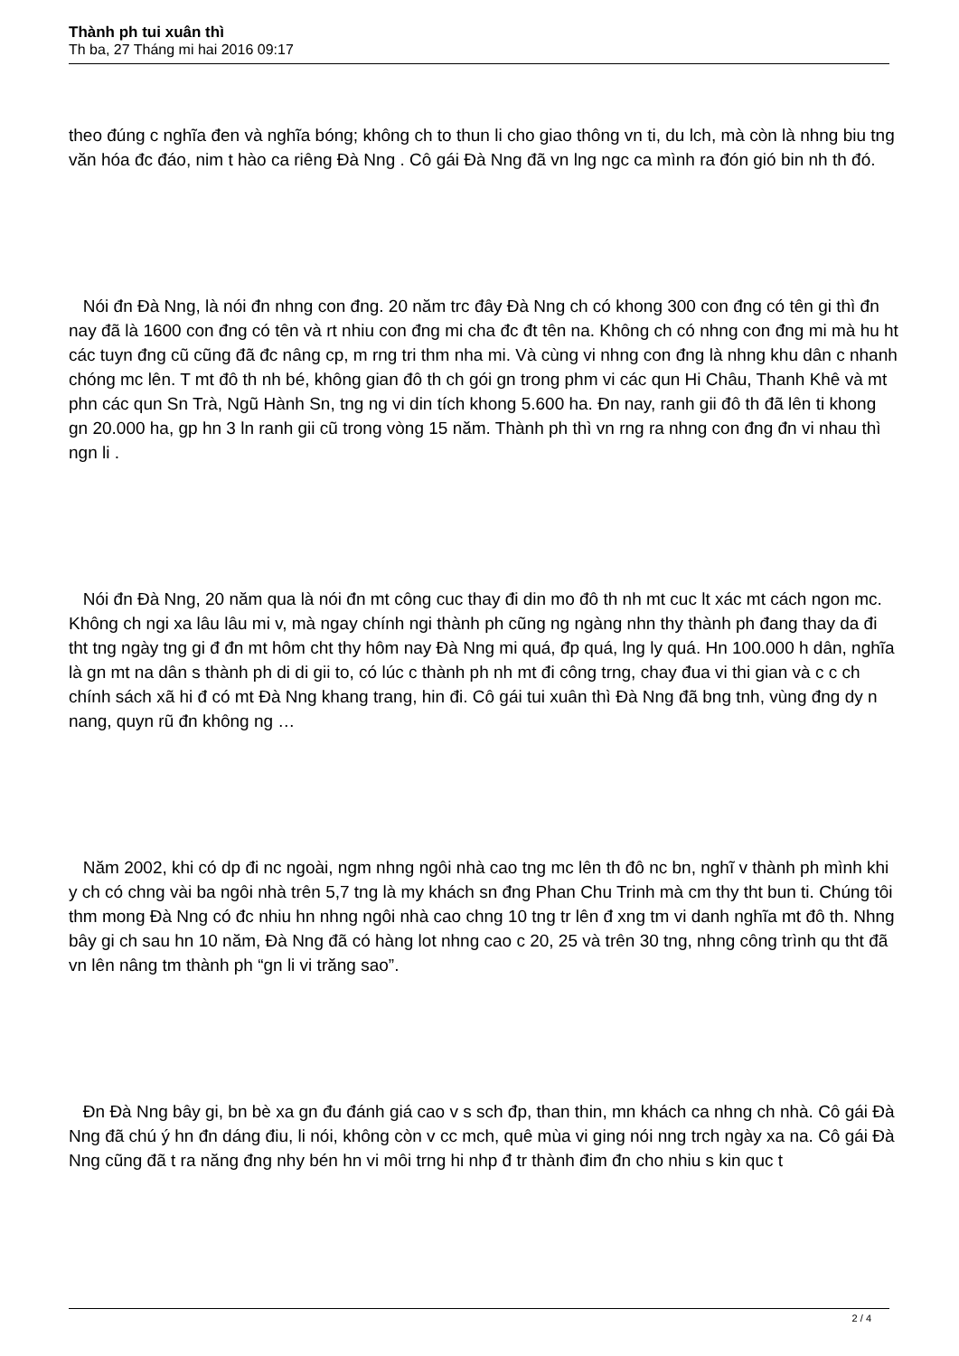Thành ph tui xuân thì
Th ba, 27 Tháng mi hai 2016 09:17
theo đúng c nghĩa đen và nghĩa bóng; không ch to thun li cho giao thông vn ti, du lch, mà còn là nhng biu tng văn hóa đc đáo, nim t hào ca riêng Đà Nng . Cô gái Đà Nng đã vn lng ngc ca mình ra đón gió bin nh th đó.
Nói đn Đà Nng, là nói đn nhng con đng. 20 năm trc đây Đà Nng ch có khong 300 con đng có tên gi thì đn nay đã là 1600 con đng có tên và rt nhiu con đng mi cha đc đt tên na. Không ch có nhng con đng mi mà hu ht các tuyn đng cũ cũng đã đc nâng cp, m rng tri thm nha mi. Và cùng vi nhng con đng là nhng khu dân c nhanh chóng mc lên. T mt đô th nh bé, không gian đô th ch gói gn trong phm vi các qun Hi Châu, Thanh Khê và mt phn các qun Sn Trà, Ngũ Hành Sn, tng ng vi din tích khong 5.600 ha. Đn nay, ranh gii đô th đã lên ti khong gn 20.000 ha, gp hn 3 ln ranh gii cũ trong vòng 15 năm. Thành ph thì vn rng ra nhng con đng đn vi nhau thì ngn li .
Nói đn Đà Nng, 20 năm qua là nói đn mt công cuc thay đi din mo đô th nh mt cuc lt xác mt cách ngon mc. Không ch ngi xa lâu lâu mi v, mà ngay chính ngi thành ph cũng ng ngàng nhn thy thành ph đang thay da đi tht tng ngày tng gi đ đn mt hôm cht thy hôm nay Đà Nng mi quá, đp quá, lng ly quá. Hn 100.000 h dân, nghĩa là gn mt na dân s thành ph di di gii to, có lúc c thành ph nh mt đi công trng, chay đua vi thi gian và c c ch chính sách xã hi đ có mt Đà Nng khang trang, hin đi. Cô gái tui xuân thì Đà Nng đã bng tnh, vùng đng dy n nang, quyn rũ đn không ng …
Năm 2002, khi có dp đi nc ngoài, ngm nhng ngôi nhà cao tng mc lên th đô nc bn, nghĩ v thành ph mình khi y ch có chng vài ba ngôi nhà trên 5,7 tng là my khách sn đng Phan Chu Trinh mà cm thy tht bun ti. Chúng tôi thm mong Đà Nng có đc nhiu hn nhng ngôi nhà cao chng 10 tng tr lên đ xng tm vi danh nghĩa mt đô th. Nhng bây gi ch sau hn 10 năm, Đà Nng đã có hàng lot nhng cao c 20, 25 và trên 30 tng, nhng công trình qu tht đã vn lên nâng tm thành ph “gn li vi trăng sao”.
Đn Đà Nng bây gi, bn bè xa gn đu đánh giá cao v s sch đp, than thin, mn khách ca nhng ch nhà. Cô gái Đà Nng đã chú ý hn đn dáng điu, li nói, không còn v cc mch, quê mùa vi ging nói nng trch ngày xa na. Cô gái Đà Nng cũng đã t ra năng đng nhy bén hn vi môi trng hi nhp đ tr thành đim đn cho nhiu s kin quc t
2 / 4